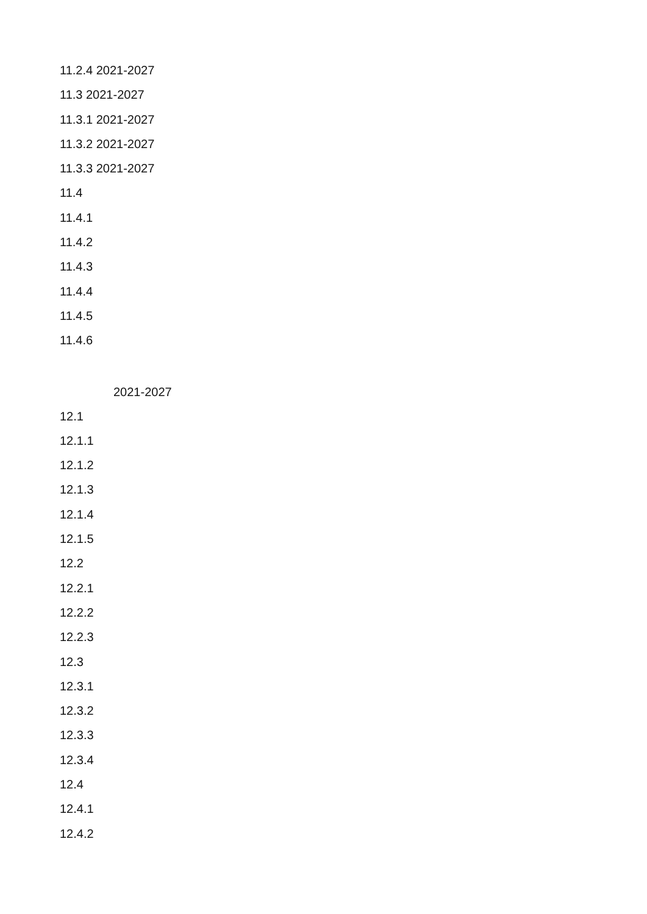11.2.4 2021-2027
11.3 2021-2027
11.3.1 2021-2027
11.3.2 2021-2027
11.3.3 2021-2027
11.4
11.4.1
11.4.2
11.4.3
11.4.4
11.4.5
11.4.6
2021-2027
12.1
12.1.1
12.1.2
12.1.3
12.1.4
12.1.5
12.2
12.2.1
12.2.2
12.2.3
12.3
12.3.1
12.3.2
12.3.3
12.3.4
12.4
12.4.1
12.4.2